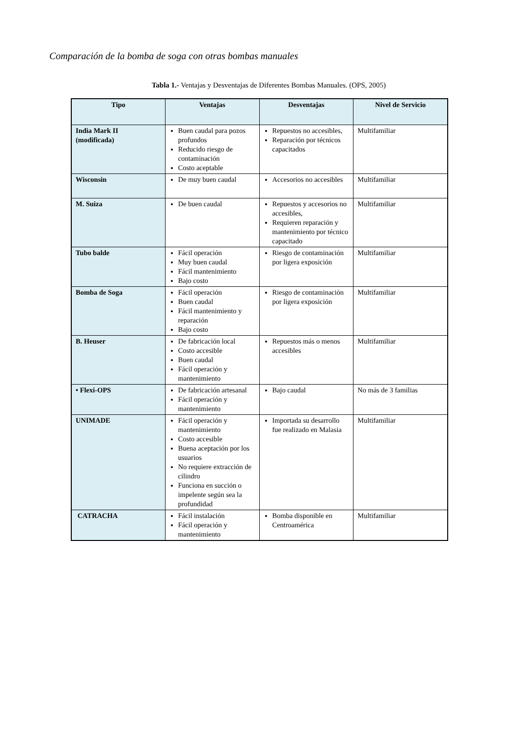Comparación de la bomba de soga con otras bombas manuales
Tabla 1.- Ventajas y Desventajas de Diferentes Bombas Manuales. (OPS, 2005)
| Tipo | Ventajas | Desventajas | Nivel de Servicio |
| --- | --- | --- | --- |
| India Mark II (modificada) | Buen caudal para pozos profundos Reducido riesgo de contaminación Costo aceptable | Repuestos no accesibles, Reparación por técnicos capacitados | Multifamiliar |
| Wisconsin | De muy buen caudal | Accesorios no accesibles | Multifamiliar |
| M. Suiza | De buen caudal | Repuestos y accesorios no accesibles, Requieren reparación y mantenimiento por técnico capacitado | Multifamiliar |
| Tubo balde | Fácil operación Muy buen caudal Fácil mantenimiento Bajo costo | Riesgo de contaminación por ligera exposición | Multifamiliar |
| Bomba de Soga | Fácil operación Buen caudal Fácil mantenimiento y reparación Bajo costo | Riesgo de contaminación por ligera exposición | Multifamiliar |
| B. Heuser | De fabricación local Costo accesible Buen caudal Fácil operación y mantenimiento | Repuestos más o menos accesibles | Multifamiliar |
| • Flexi-OPS | De fabricación artesanal Fácil operación y mantenimiento | Bajo caudal | No más de 3 familias |
| UNIMADE | Fácil operación y mantenimiento Costo accesible Buena aceptación por los usuarios No requiere extracción de cilindro Funciona en succión o impelente según sea la profundidad | Importada su desarrollo fue realizado en Malasia | Multifamiliar |
| CATRACHA | Fácil instalación Fácil operación y mantenimiento | Bomba disponible en Centroamérica | Multifamiliar |